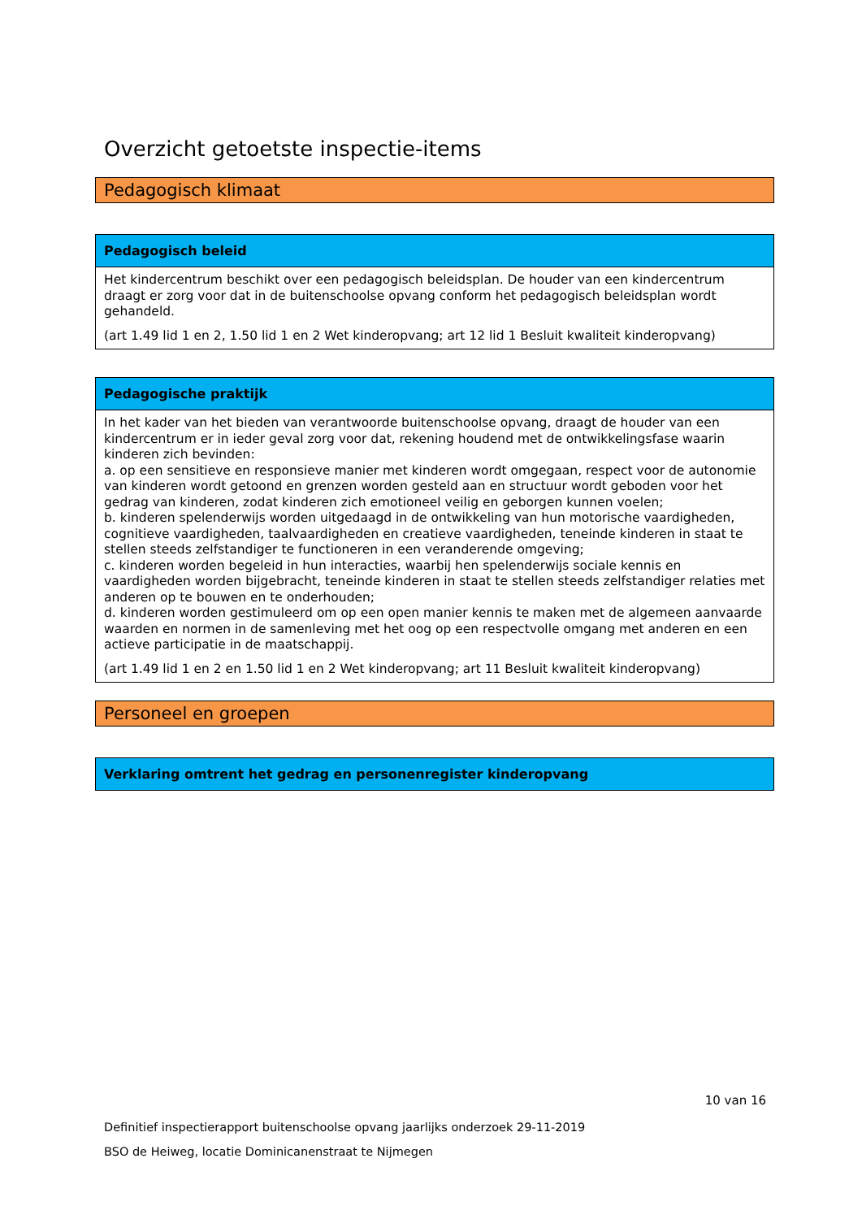Overzicht getoetste inspectie-items
Pedagogisch klimaat
Pedagogisch beleid
Het kindercentrum beschikt over een pedagogisch beleidsplan. De houder van een kindercentrum draagt er zorg voor dat in de buitenschoolse opvang conform het pedagogisch beleidsplan wordt gehandeld.
(art 1.49 lid 1 en 2, 1.50 lid 1 en 2 Wet kinderopvang; art 12 lid 1 Besluit kwaliteit kinderopvang)
Pedagogische praktijk
In het kader van het bieden van verantwoorde buitenschoolse opvang, draagt de houder van een kindercentrum er in ieder geval zorg voor dat, rekening houdend met de ontwikkelingsfase waarin kinderen zich bevinden:
a. op een sensitieve en responsieve manier met kinderen wordt omgegaan, respect voor de autonomie van kinderen wordt getoond en grenzen worden gesteld aan en structuur wordt geboden voor het gedrag van kinderen, zodat kinderen zich emotioneel veilig en geborgen kunnen voelen;
b. kinderen spelenderwijs worden uitgedaagd in de ontwikkeling van hun motorische vaardigheden, cognitieve vaardigheden, taalvaardigheden en creatieve vaardigheden, teneinde kinderen in staat te stellen steeds zelfstandiger te functioneren in een veranderende omgeving;
c. kinderen worden begeleid in hun interacties, waarbij hen spelenderwijs sociale kennis en vaardigheden worden bijgebracht, teneinde kinderen in staat te stellen steeds zelfstandiger relaties met anderen op te bouwen en te onderhouden;
d. kinderen worden gestimuleerd om op een open manier kennis te maken met de algemeen aanvaarde waarden en normen in de samenleving met het oog op een respectvolle omgang met anderen en een actieve participatie in de maatschappij.
(art 1.49 lid 1 en 2 en 1.50 lid 1 en 2 Wet kinderopvang; art 11 Besluit kwaliteit kinderopvang)
Personeel en groepen
Verklaring omtrent het gedrag en personenregister kinderopvang
10 van 16
Definitief inspectierapport buitenschoolse opvang jaarlijks onderzoek 29-11-2019
BSO de Heiweg, locatie Dominicanenstraat te Nijmegen